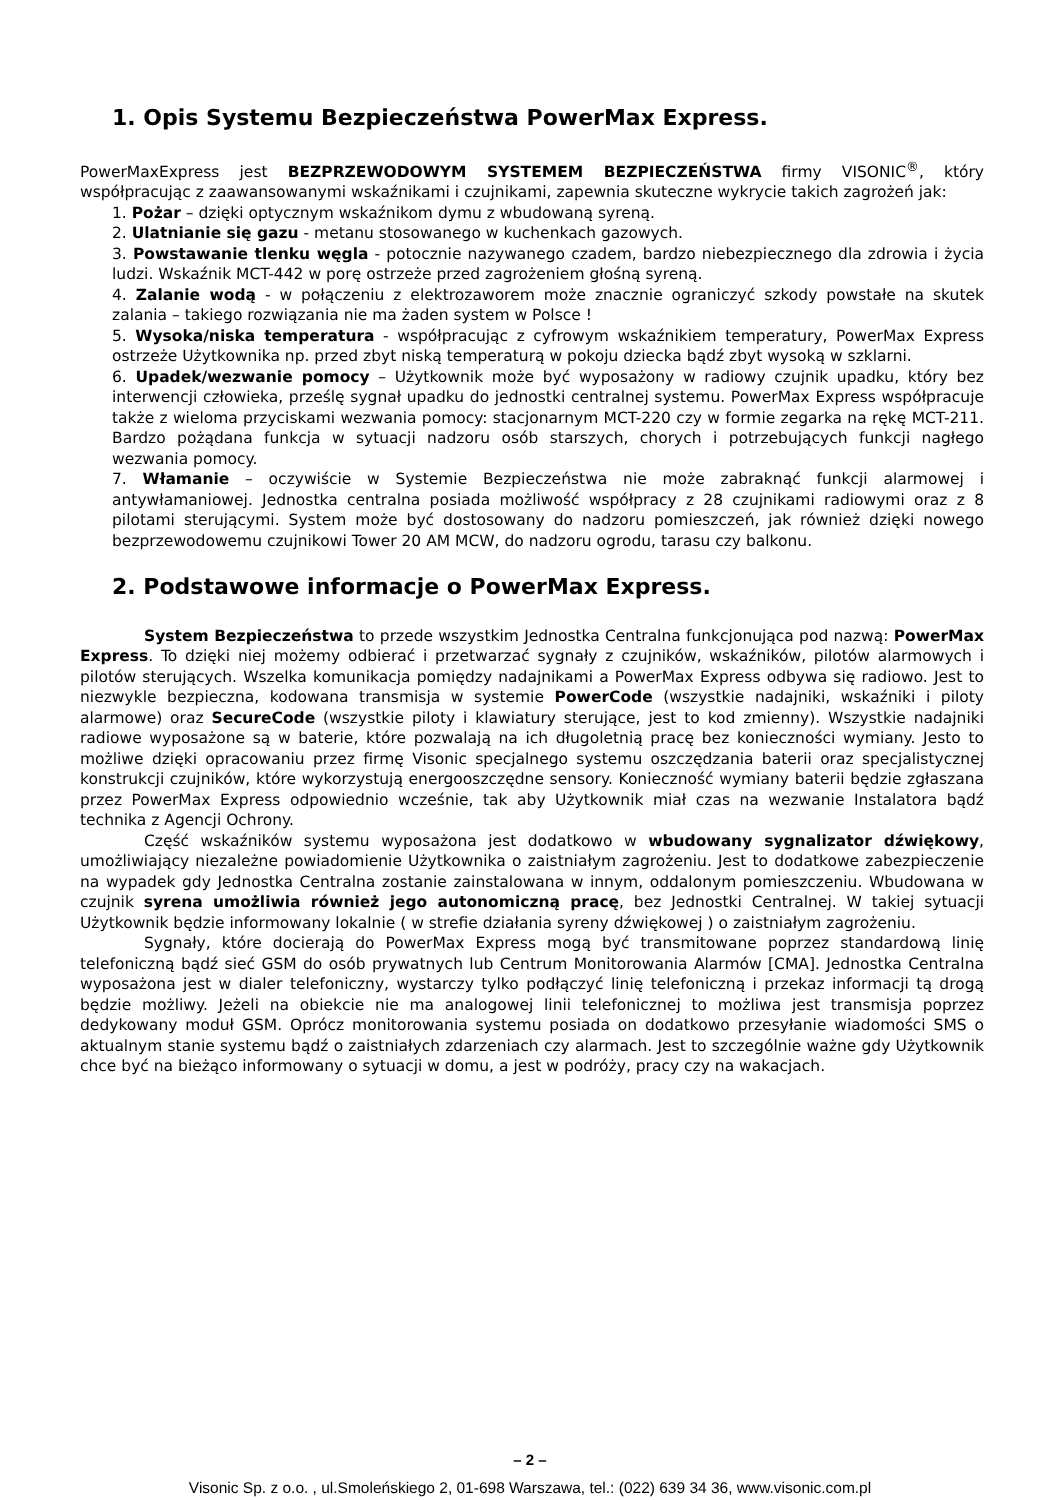1. Opis Systemu Bezpieczeństwa PowerMax Express.
PowerMaxExpress jest BEZPRZEWODOWYM SYSTEMEM BEZPIECZEŃSTWA firmy VISONIC<sup>®</sup>, który współpracując z zaawansowanymi wskaźnikami i czujnikami, zapewnia skuteczne wykrycie takich zagrożeń jak:
1. Pożar – dzięki optycznym wskaźnikom dymu z wbudowaną syreną.
2. Ulatnianie się gazu - metanu stosowanego w kuchenkach gazowych.
3. Powstawanie tlenku węgla - potocznie nazywanego czadem, bardzo niebezpiecznego dla zdrowia i życia ludzi. Wskaźnik MCT-442 w porę ostrzeże przed zagrożeniem głośną syreną.
4. Zalanie wodą - w połączeniu z elektrozaworem może znacznie ograniczyć szkody powstałe na skutek zalania – takiego rozwiązania nie ma żaden system w Polsce !
5. Wysoka/niska temperatura - współpracując z cyfrowym wskaźnikiem temperatury, PowerMax Express ostrzeże Użytkownika np. przed zbyt niską temperaturą w pokoju dziecka bądź zbyt wysoką w szklarni.
6. Upadek/wezwanie pomocy – Użytkownik może być wyposażony w radiowy czujnik upadku, który bez interwencji człowieka, prześlę sygnał upadku do jednostki centralnej systemu. PowerMax Express współpracuje także z wieloma przyciskami wezwania pomocy: stacjonarnym MCT-220 czy w formie zegarka na rękę MCT-211. Bardzo pożądana funkcja w sytuacji nadzoru osób starszych, chorych i potrzebujących funkcji nagłego wezwania pomocy.
7. Włamanie – oczywiście w Systemie Bezpieczeństwa nie może zabraknąć funkcji alarmowej i antywłamaniowej. Jednostka centralna posiada możliwość współpracy z 28 czujnikami radiowymi oraz z 8 pilotami sterującymi. System może być dostosowany do nadzoru pomieszczeń, jak również dzięki nowego bezprzewodowemu czujnikowi Tower 20 AM MCW, do nadzoru ogrodu, tarasu czy balkonu.
2. Podstawowe informacje o PowerMax Express.
System Bezpieczeństwa to przede wszystkim Jednostka Centralna funkcjonująca pod nazwą: PowerMax Express. To dzięki niej możemy odbierać i przetwarzać sygnały z czujników, wskaźników, pilotów alarmowych i pilotów sterujących. Wszelka komunikacja pomiędzy nadajnikami a PowerMax Express odbywa się radiowo. Jest to niezwykle bezpieczna, kodowana transmisja w systemie PowerCode (wszystkie nadajniki, wskaźniki i piloty alarmowe) oraz SecureCode (wszystkie piloty i klawiatury sterujące, jest to kod zmienny). Wszystkie nadajniki radiowe wyposażone są w baterie, które pozwalają na ich długoletnią pracę bez konieczności wymiany. Jesto to możliwe dzięki opracowaniu przez firmę Visonic specjalnego systemu oszczędzania baterii oraz specjalistycznej konstrukcji czujników, które wykorzystują energooszczędne sensory. Konieczność wymiany baterii będzie zgłaszana przez PowerMax Express odpowiednio wcześnie, tak aby Użytkownik miał czas na wezwanie Instalatora bądź technika z Agencji Ochrony.
Część wskaźników systemu wyposażona jest dodatkowo w wbudowany sygnalizator dźwiękowy, umożliwiający niezależne powiadomienie Użytkownika o zaistniałym zagrożeniu. Jest to dodatkowe zabezpieczenie na wypadek gdy Jednostka Centralna zostanie zainstalowana w innym, oddalonym pomieszczeniu. Wbudowana w czujnik syrena umożliwia również jego autonomiczną pracę, bez Jednostki Centralnej. W takiej sytuacji Użytkownik będzie informowany lokalnie ( w strefie działania syreny dźwiękowej ) o zaistniałym zagrożeniu.
Sygnały, które docierają do PowerMax Express mogą być transmitowane poprzez standardową linię telefoniczną bądź sieć GSM do osób prywatnych lub Centrum Monitorowania Alarmów [CMA]. Jednostka Centralna wyposażona jest w dialer telefoniczny, wystarczy tylko podłączyć linię telefoniczną i przekaz informacji tą drogą będzie możliwy. Jeżeli na obiekcie nie ma analogowej linii telefonicznej to możliwa jest transmisja poprzez dedykowany moduł GSM. Oprócz monitorowania systemu posiada on dodatkowo przesyłanie wiadomości SMS o aktualnym stanie systemu bądź o zaistniałych zdarzeniach czy alarmach. Jest to szczególnie ważne gdy Użytkownik chce być na bieżąco informowany o sytuacji w domu, a jest w podróży, pracy czy na wakacjach.
– 2 –
Visonic Sp. z o.o. , ul.Smoleńskiego 2, 01-698 Warszawa, tel.: (022) 639 34 36, www.visonic.com.pl